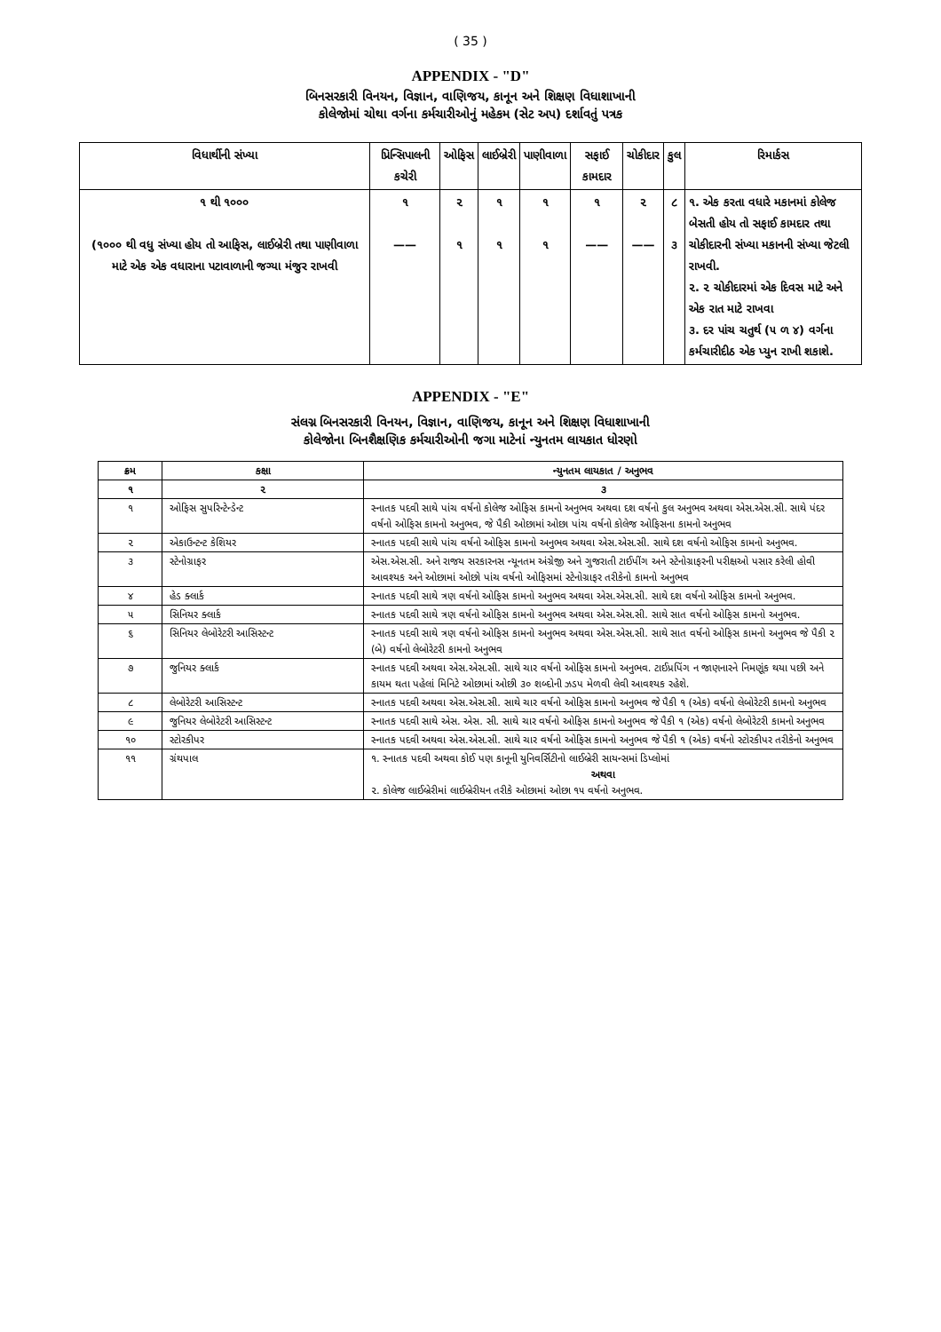( 35 )
APPENDIX - "D"
બિનસરકારી વિનયન, વિજ્ઞાન, વાણિજય, કાનૂન અને શિક્ષણ વિધાશાખાની
કોલેજોમાં ચોથા વર્ગના કર્મચારીઓનું મહેકમ (સેટ અપ) દર્શાવતું પત્રક
| વિધાર્થીની સંખ્યા | પ્રિન્સિપાલની કચેરી | ઓફિસ | લાઈબ્રેરી | પાણીવાળા | સફાઈ કામદાર | ચોકીદાર | કુલ | રિમાર્કસ |
| --- | --- | --- | --- | --- | --- | --- | --- | --- |
| ૧ થી ૧૦૦૦ (૧૦૦૦ થી વધુ સંખ્યા હોય તો આફિસ, લાઈબ્રેરી તથા પાણીવાળા માટે એક એક વધારાના પટાવાળાની જગ્યા મંજુર રાખવી | ૧ —— | ૨ ૧ | ૧ ૧ | ૧ ૧ | ૧ —— | ૨ —— | ૮ ૩ | ૧. એક કરતા વધારે મકાનમાં કોલેજ બેસતી હોય તો સફાઈ કામદાર તથા ચોકીદારની સંખ્યા મકાનની સંખ્યા જેટલી રાખવી. ૨. ૨ ચોકીદારમાં એક દિવસ માટે અને એક રાત માટે રાખવા ૩. દર પાંચ ચતુર્થ (૫ ળ ૪) વર્ગના કર્મચારીદીઠ એક પ્યુન રાખી શકાશે. |
APPENDIX - "E"
સંલગ્ન બિનસરકારી વિનયન, વિજ્ઞાન, વાણિજય, કાનૂન અને શિક્ષણ વિધાશાખાની
કોલેજોના બિનશૈક્ષણિક કર્મચારીઓની જગા માટેનાં ન્યુનતમ લાયકાત ધોરણો
| ક્રમ | કક્ષા | ન્યુનતમ લાયકાત / અનુભવ |
| --- | --- | --- |
| ૧ | ૨ | ૩ |
| ૧ | ઓફિસ સુપરિન્ટેન્ડેન્ટ | સ્નાતક પદવી સાથે પાંચ વર્ષનો કોલેજ ઓફિસ કામનો અનુભવ અથવા દશ વર્ષનો કુલ અનુભવ અથવા એસ.એસ.સી. સાથે પંદર વર્ષનો ઓફિસ કામનો અનુભવ, જે પૈકી ઓછામાં ઓછા પાંચ વર્ષનો કોલેજ ઓફિસના કામનો અનુભવ |
| ૨ | એકાઉન્ટન્ટ કેશિયર | સ્નાતક પદવી સાથે પાંચ વર્ષનો ઓફિસ કામનો અનુભવ અથવા એસ.એસ.સી. સાથે દશ વર્ષનો ઓફિસ કામનો અનુભવ. |
| ૩ | સ્ટેનોગ્રાફર | એસ.એસ.સી. અને રાજય સરકારનસ ન્યૂનતમ અંગ્રેજી અને ગુજરાતી ટાઈપીંગ અને સ્ટેનોગ્રાફરની પરીક્ષઓ પસાર કરેલી હોવી આવશ્યક અને ઓછામાં ઓછો પાંચ વર્ષનો ઓફિસમાં સ્ટેનોગ્રાફર તરીકેનો કામનો અનુભવ |
| ૪ | હેડ ક્લાર્ક | સ્નાતક પદવી સાથે ત્રણ વર્ષનો ઓફિસ કામનો અનુભવ અથવા એસ.એસ.સી. સાથે દશ વર્ષનો ઓફિસ કામનો અનુભવ. |
| ૫ | સિનિયર ક્લાર્ક | સ્નાતક પદવી સાથે ત્રણ વર્ષનો ઓફિસ કામનો અનુભવ અથવા એસ.એસ.સી. સાથે સાત વર્ષનો ઓફિસ કામનો અનુભવ. |
| ૬ | સિનિયર લેબોરેટરી આસિસ્ટન્ટ | સ્નાતક પદવી સાથે ત્રણ વર્ષનો ઓફિસ કામનો અનુભવ અથવા એસ.એસ.સી. સાથે સાત વર્ષનો ઓફિસ કામનો અનુભવ જે પૈકી ૨ (બે) વર્ષનો લેબોરેટરી કામનો અનુભવ |
| ૭ | જુનિયર ક્લાર્ક | સ્નાતક પદવી અથવા એસ.એસ.સી. સાથે ચાર વર્ષનો ઓફિસ કામનો અનુભવ. ટાઈપ્રપિંગ ન જાણનારને નિમણૂંક થયા પછી અને કાયમ થતા પહેલાં મિનિટે ઓછામાં ઓછી ૩૦ શબ્દોની ઝડપ મેળવી લેવી આવશ્યક રહેશે. |
| ૮ | લેબોરેટરી આસિસ્ટન્ટ | સ્નાતક પદવી અથવા એસ.એસ.સી. સાથે ચાર વર્ષનો ઓફિસ કામનો અનુભવ જે પૈકી ૧ (એક) વર્ષનો લેબોરેટરી કામનો અનુભવ |
| ૯ | જુનિયર લેબોરેટરી આસિસ્ટન્ટ | સ્નાતક પદવી સાથે એસ. એસ. સી. સાથે ચાર વર્ષનો ઓફિસ કામનો અનુભવ જે પૈકી ૧ (એક) વર્ષનો લેબોરેટરી કામનો અનુભવ |
| ૧૦ | સ્ટોરકીપર | સ્નાતક પદવી અથવા એસ.એસ.સી. સાથે ચાર વર્ષનો ઓફિસ કામનો અનુભવ જે પૈકી ૧ (એક) વર્ષનો સ્ટોરકીપર તરીકેનો અનુભવ |
| ૧૧ | ગ્રંથપાલ | ૧. સ્નાતક પદવી અથવા કોઈ પણ કાનૂની યુનિવર્સિટીનો લાઈબ્રેરી સાયન્સમાં ડિપ્લોમાં અથવા ૨. કોલેજ લાઈબ્રેરીમાં લાઈબ્રેરીયન તરીકે ઓછામાં ઓછા ૧૫ વર્ષનો અનુભવ. |